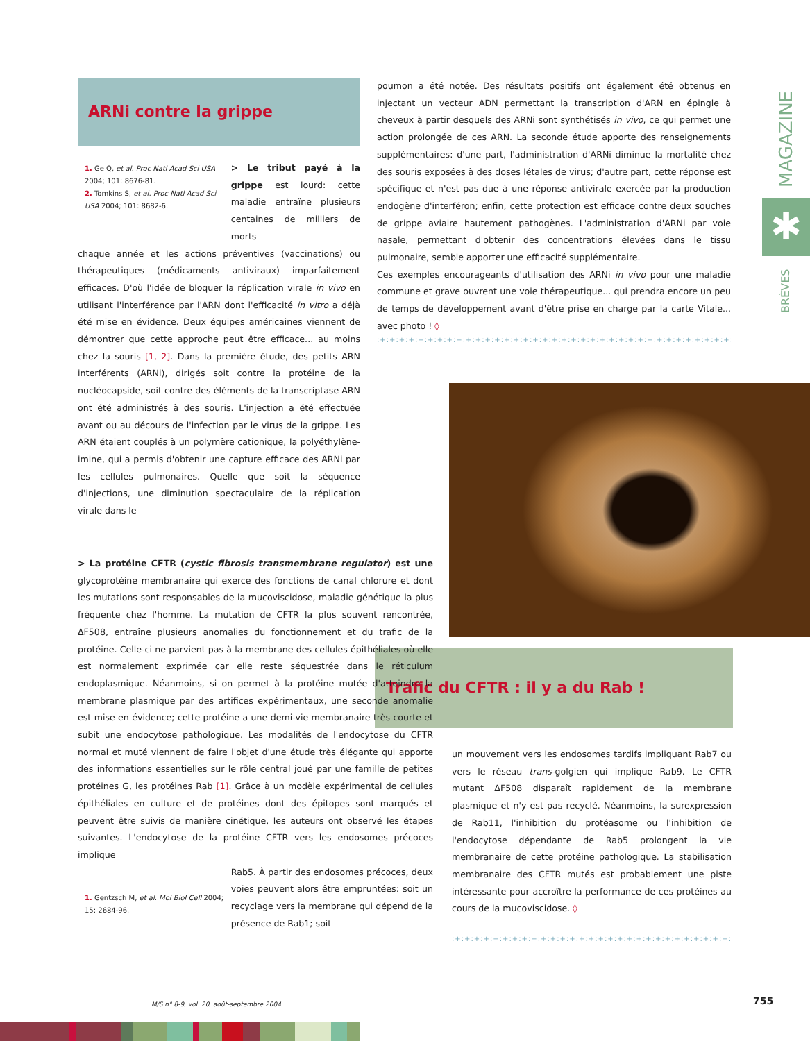ARNi contre la grippe
1. Ge Q, et al. Proc Natl Acad Sci USA 2004; 101: 8676-81.
2. Tomkins S, et al. Proc Natl Acad Sci USA 2004; 101: 8682-6.
> Le tribut payé à la grippe est lourd: cette maladie entraîne plusieurs centaines de milliers de morts
chaque année et les actions préventives (vaccinations) ou thérapeutiques (médicaments antiviraux) imparfaitement efficaces. D'où l'idée de bloquer la réplication virale in vivo en utilisant l'interférence par l'ARN dont l'efficacité in vitro a déjà été mise en évidence. Deux équipes américaines viennent de démontrer que cette approche peut être efficace... au moins chez la souris [1, 2]. Dans la première étude, des petits ARN interférents (ARNi), dirigés soit contre la protéine de la nucléocapside, soit contre des éléments de la transcriptase ARN ont été administrés à des souris. L'injection a été effectuée avant ou au décours de l'infection par le virus de la grippe. Les ARN étaient couplés à un polymère cationique, la polyéthylène-imine, qui a permis d'obtenir une capture efficace des ARNi par les cellules pulmonaires. Quelle que soit la séquence d'injections, une diminution spectaculaire de la réplication virale dans le
poumon a été notée. Des résultats positifs ont également été obtenus en injectant un vecteur ADN permettant la transcription d'ARN en épingle à cheveux à partir desquels des ARNi sont synthétisés in vivo, ce qui permet une action prolongée de ces ARN. La seconde étude apporte des renseignements supplémentaires: d'une part, l'administration d'ARNi diminue la mortalité chez des souris exposées à des doses létales de virus; d'autre part, cette réponse est spécifique et n'est pas due à une réponse antivirale exercée par la production endogène d'interféron; enfin, cette protection est efficace contre deux souches de grippe aviaire hautement pathogènes. L'administration d'ARNi par voie nasale, permettant d'obtenir des concentrations élevées dans le tissu pulmonaire, semble apporter une efficacité supplémentaire.
Ces exemples encourageants d'utilisation des ARNi in vivo pour une maladie commune et grave ouvrent une voie thérapeutique... qui prendra encore un peu de temps de développement avant d'être prise en charge par la carte Vitale... avec photo ! ◊
:+:+:+:+:+:+:+:+:+:+:+:+:+:+:+:+:+:+:+:+:+:+:+:+:+:+:+:+:+:+:+:+:+:+:+:+:+:+:+:+:+:+:
MAGAZINE
✱
BRÈVES
Trafic du CFTR : il y a du Rab !
> La protéine CFTR (cystic fibrosis transmembrane regulator) est une glycoprotéine membranaire qui exerce des fonctions de canal chlorure et dont les mutations sont responsables de la mucoviscidose, maladie génétique la plus fréquente chez l'homme. La mutation de CFTR la plus souvent rencontrée, ΔF508, entraîne plusieurs anomalies du fonctionnement et du trafic de la protéine. Celle-ci ne parvient pas à la membrane des cellules épithéliales où elle est normalement exprimée car elle reste séquestrée dans le réticulum endoplasmique. Néanmoins, si on permet à la protéine mutée d'atteindre la membrane plasmique par des artifices expérimentaux, une seconde anomalie est mise en évidence; cette protéine a une demi-vie membranaire très courte et subit une endocytose pathologique. Les modalités de l'endocytose du CFTR normal et muté viennent de faire l'objet d'une étude très élégante qui apporte des informations essentielles sur le rôle central joué par une famille de petites protéines G, les protéines Rab [1]. Grâce à un modèle expérimental de cellules épithéliales en culture et de protéines dont des épitopes sont marqués et peuvent être suivis de manière cinétique, les auteurs ont observé les étapes suivantes. L'endocytose de la protéine CFTR vers les endosomes précoces implique
1. Gentzsch M, et al. Mol Biol Cell 2004; 15: 2684-96.
Rab5. À partir des endosomes précoces, deux voies peuvent alors être empruntées: soit un recyclage vers la membrane qui dépend de la présence de Rab1; soit
un mouvement vers les endosomes tardifs impliquant Rab7 ou vers le réseau trans-golgien qui implique Rab9. Le CFTR mutant ΔF508 disparaît rapidement de la membrane plasmique et n'y est pas recyclé. Néanmoins, la surexpression de Rab11, l'inhibition du protéasome ou l'inhibition de l'endocytose dépendante de Rab5 prolongent la vie membranaire de cette protéine pathologique. La stabilisation membranaire des CFTR mutés est probablement une piste intéressante pour accroître la performance de ces protéines au cours de la mucoviscidose. ◊
:+:+:+:+:+:+:+:+:+:+:+:+:+:+:+:+:+:+:+:+:+:+:+:+:+:+:+:+:+:+:+:
M/S n° 8-9, vol. 20, août-septembre 2004
755